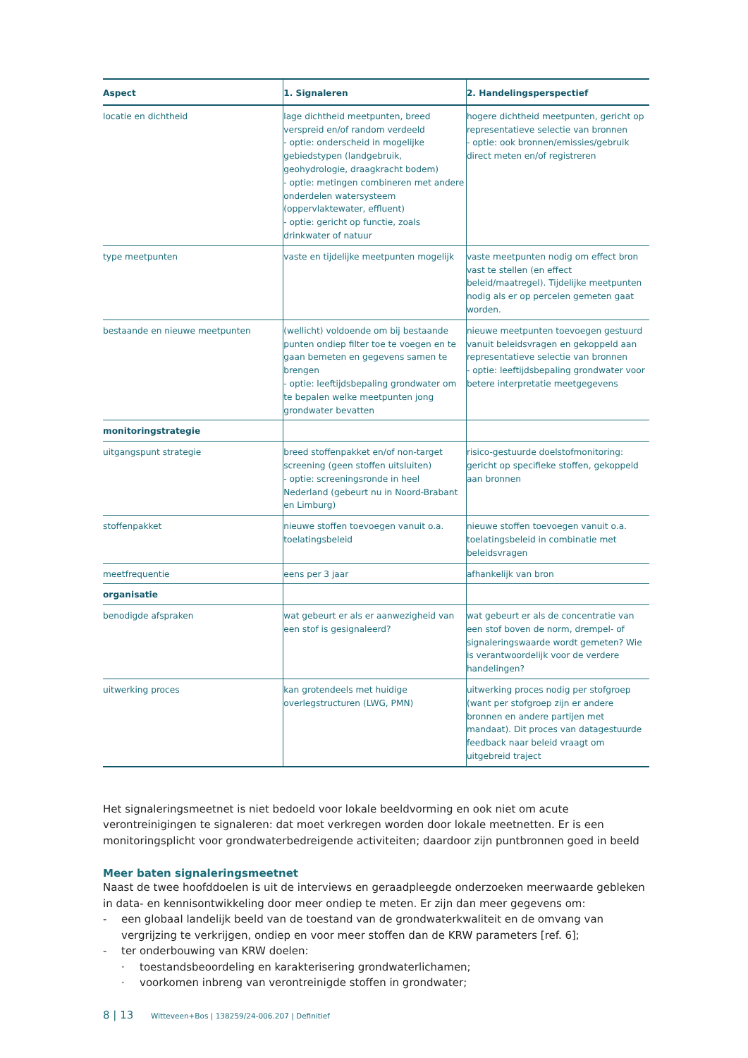| Aspect | 1. Signaleren | 2. Handelingsperspectief |
| --- | --- | --- |
| locatie en dichtheid | lage dichtheid meetpunten, breed verspreid en/of random verdeeld - optie: onderscheid in mogelijke gebiedstypen (landgebruik, geohydrologie, draagkracht bodem) - optie: metingen combineren met andere onderdelen watersysteem (oppervlaktewater, effluent) - optie: gericht op functie, zoals drinkwater of natuur | hogere dichtheid meetpunten, gericht op representatieve selectie van bronnen - optie: ook bronnen/emissies/gebruik direct meten en/of registreren |
| type meetpunten | vaste en tijdelijke meetpunten mogelijk | vaste meetpunten nodig om effect bron vast te stellen (en effect beleid/maatregel). Tijdelijke meetpunten nodig als er op percelen gemeten gaat worden. |
| bestaande en nieuwe meetpunten | (wellicht) voldoende om bij bestaande punten ondiep filter toe te voegen en te gaan bemeten en gegevens samen te brengen - optie: leeftijdsbepaling grondwater om te bepalen welke meetpunten jong grondwater bevatten | nieuwe meetpunten toevoegen gestuurd vanuit beleidsvragen en gekoppeld aan representatieve selectie van bronnen - optie: leeftijdsbepaling grondwater voor betere interpretatie meetgegevens |
| monitoringstrategie | | |
| uitgangspunt strategie | breed stoffenpakket en/of non-target screening (geen stoffen uitsluiten) - optie: screeningsronde in heel Nederland (gebeurt nu in Noord-Brabant en Limburg) | risico-gestuurde doelstofmonitoring: gericht op specifieke stoffen, gekoppeld aan bronnen |
| stoffenpakket | nieuwe stoffen toevoegen vanuit o.a. toelatingsbeleid | nieuwe stoffen toevoegen vanuit o.a. toelatingsbeleid in combinatie met beleidsvragen |
| meetfrequentie | eens per 3 jaar | afhankelijk van bron |
| organisatie | | |
| benodigde afspraken | wat gebeurt er als er aanwezigheid van een stof is gesignaleerd? | wat gebeurt er als de concentratie van een stof boven de norm, drempel- of signaleringswaarde wordt gemeten? Wie is verantwoordelijk voor de verdere handelingen? |
| uitwerking proces | kan grotendeels met huidige overlegstructuren (LWG, PMN) | uitwerking proces nodig per stofgroep (want per stofgroep zijn er andere bronnen en andere partijen met mandaat). Dit proces van datagestuurde feedback naar beleid vraagt om uitgebreid traject |
Het signaleringsmeetnet is niet bedoeld voor lokale beeldvorming en ook niet om acute verontreinigingen te signaleren: dat moet verkregen worden door lokale meetnetten. Er is een monitoringsplicht voor grondwaterbedreigende activiteiten; daardoor zijn puntbronnen goed in beeld
Meer baten signaleringsmeetnet
Naast de twee hoofddoelen is uit de interviews en geraadpleegde onderzoeken meerwaarde gebleken in data- en kennisontwikkeling door meer ondiep te meten. Er zijn dan meer gegevens om:
- een globaal landelijk beeld van de toestand van de grondwaterkwaliteit en de omvang van vergrijzing te verkrijgen, ondiep en voor meer stoffen dan de KRW parameters [ref. 6];
- ter onderbouwing van KRW doelen:
· toestandsbeoordeling en karakterisering grondwaterlichamen;
· voorkomen inbreng van verontreinigde stoffen in grondwater;
8 | 13 Witteveen+Bos | 138259/24-006.207 | Definitief